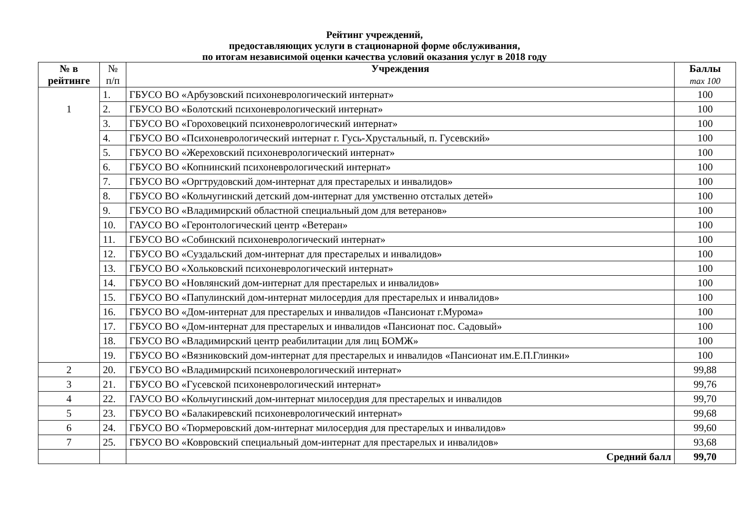Рейтинг учреждений,
предоставляющих услуги в стационарной форме обслуживания,
по итогам независимой оценки качества условий оказания услуг в 2018 году
| № в рейтинге | № п/п | Учреждения | Баллы max 100 |
| --- | --- | --- | --- |
| 1 | 1. | ГБУСО ВО «Арбузовский психоневрологический интернат» | 100 |
| | 2. | ГБУСО ВО «Болотский психоневрологический интернат» | 100 |
| | 3. | ГБУСО ВО «Гороховецкий психоневрологический интернат» | 100 |
| | 4. | ГБУСО ВО «Психоневрологический интернат г. Гусь-Хрустальный, п. Гусевский» | 100 |
| | 5. | ГБУСО ВО «Жереховский психоневрологический интернат» | 100 |
| | 6. | ГБУСО ВО «Копнинский психоневрологический интернат» | 100 |
| | 7. | ГБУСО ВО «Оргтрудовский дом-интернат для престарелых и инвалидов» | 100 |
| | 8. | ГБУСО ВО «Кольчугинский детский дом-интернат для умственно отсталых детей» | 100 |
| | 9. | ГБУСО ВО «Владимирский областной специальный дом для ветеранов» | 100 |
| | 10. | ГАУСО ВО «Геронтологический центр «Ветеран» | 100 |
| | 11. | ГБУСО ВО «Собинский психоневрологический интернат» | 100 |
| | 12. | ГБУСО ВО «Суздальский дом-интернат для престарелых и инвалидов» | 100 |
| | 13. | ГБУСО ВО «Хольковский психоневрологический интернат» | 100 |
| | 14. | ГБУСО ВО «Новлянский дом-интернат для престарелых и инвалидов» | 100 |
| | 15. | ГБУСО ВО «Папулинский дом-интернат милосердия для престарелых и инвалидов» | 100 |
| | 16. | ГБУСО ВО «Дом-интернат для престарелых и инвалидов «Пансионат г.Мурома» | 100 |
| | 17. | ГБУСО ВО «Дом-интернат для престарелых и инвалидов «Пансионат пос. Садовый» | 100 |
| | 18. | ГБУСО ВО «Владимирский центр реабилитации для лиц БОМЖ» | 100 |
| | 19. | ГБУСО ВО «Вязниковский дом-интернат для престарелых и инвалидов «Пансионат им.Е.П.Глинки» | 100 |
| 2 | 20. | ГБУСО ВО «Владимирский психоневрологический интернат» | 99,88 |
| 3 | 21. | ГБУСО ВО «Гусевской психоневрологический интернат» | 99,76 |
| 4 | 22. | ГАУСО ВО «Кольчугинский дом-интернат милосердия для престарелых и инвалидов | 99,70 |
| 5 | 23. | ГБУСО ВО «Балакиревский психоневрологический интернат» | 99,68 |
| 6 | 24. | ГБУСО ВО «Тюрмеровский дом-интернат милосердия для престарелых и инвалидов» | 99,60 |
| 7 | 25. | ГБУСО ВО «Ковровский специальный дом-интернат для престарелых и инвалидов» | 93,68 |
| | | Средний балл | 99,70 |